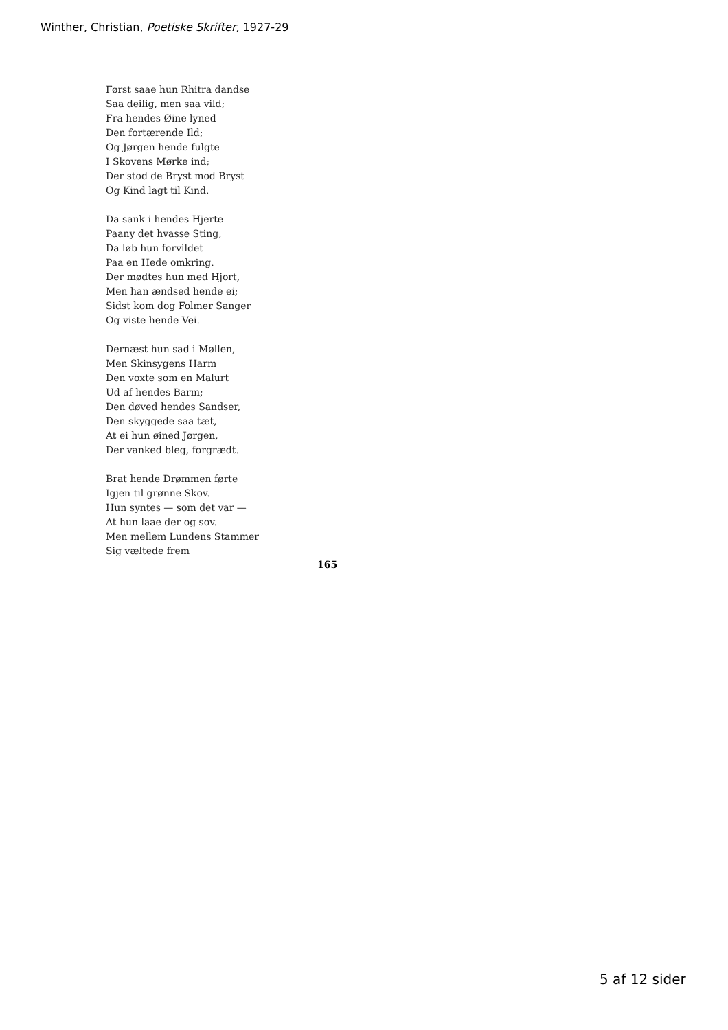Winther, Christian, Poetiske Skrifter, 1927-29
Først saae hun Rhitra dandse
Saa deilig, men saa vild;
Fra hendes Øine lyned
Den fortærende Ild;
Og Jørgen hende fulgte
I Skovens Mørke ind;
Der stod de Bryst mod Bryst
Og Kind lagt til Kind.
Da sank i hendes Hjerte
Paany det hvasse Sting,
Da løb hun forvildet
Paa en Hede omkring.
Der mødtes hun med Hjort,
Men han ændsed hende ei;
Sidst kom dog Folmer Sanger
Og viste hende Vei.
Dernæst hun sad i Møllen,
Men Skinsygens Harm
Den voxte som en Malurt
Ud af hendes Barm;
Den døved hendes Sandser,
Den skyggede saa tæt,
At ei hun øined Jørgen,
Der vanked bleg, forgrædt.
Brat hende Drømmen førte
Igjen til grønne Skov.
Hun syntes — som det var —
At hun laae der og sov.
Men mellem Lundens Stammer
Sig væltede frem
165
5 af 12 sider